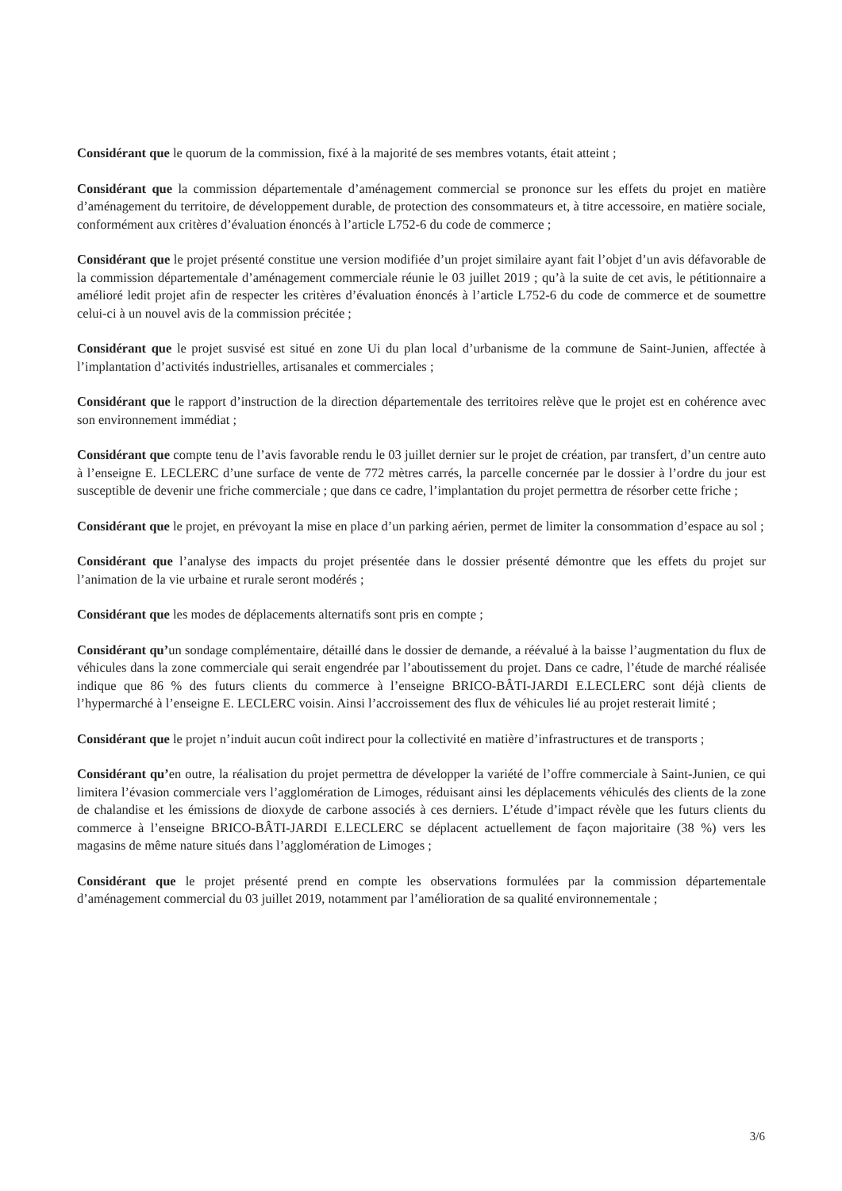Considérant que le quorum de la commission, fixé à la majorité de ses membres votants, était atteint ;
Considérant que la commission départementale d’aménagement commercial se prononce sur les effets du projet en matière d’aménagement du territoire, de développement durable, de protection des consommateurs et, à titre accessoire, en matière sociale, conformément aux critères d’évaluation énoncés à l’article L752-6 du code de commerce ;
Considérant que le projet présenté constitue une version modifiée d’un projet similaire ayant fait l’objet d’un avis défavorable de la commission départementale d’aménagement commerciale réunie le 03 juillet 2019 ; qu’à la suite de cet avis, le pétitionnaire a amélioré ledit projet afin de respecter les critères d’évaluation énoncés à l’article L752-6 du code de commerce et de soumettre celui-ci à un nouvel avis de la commission précitée ;
Considérant que le projet susvisé est situé en zone Ui du plan local d’urbanisme de la commune de Saint-Junien, affectée à l’implantation d’activités industrielles, artisanales et commerciales ;
Considérant que le rapport d’instruction de la direction départementale des territoires relève que le projet est en cohérence avec son environnement immédiat ;
Considérant que compte tenu de l’avis favorable rendu le 03 juillet dernier sur le projet de création, par transfert, d’un centre auto à l’enseigne E. LECLERC d’une surface de vente de 772 mètres carrés, la parcelle concernée par le dossier à l’ordre du jour est susceptible de devenir une friche commerciale ; que dans ce cadre, l’implantation du projet permettra de résorber cette friche ;
Considérant que le projet, en prévoyant la mise en place d’un parking aérien, permet de limiter la consommation d’espace au sol ;
Considérant que l’analyse des impacts du projet présentée dans le dossier présenté démontre que les effets du projet sur l’animation de la vie urbaine et rurale seront modérés ;
Considérant que les modes de déplacements alternatifs sont pris en compte ;
Considérant qu’un sondage complémentaire, détaillé dans le dossier de demande, a réévalué à la baisse l’augmentation du flux de véhicules dans la zone commerciale qui serait engendrée par l’aboutissement du projet. Dans ce cadre, l’étude de marché réalisée indique que 86 % des futurs clients du commerce à l’enseigne BRICO-BÂTI-JARDI E.LECLERC sont déjà clients de l’hypermarché à l’enseigne E. LECLERC voisin. Ainsi l’accroissement des flux de véhicules lié au projet resterait limité ;
Considérant que le projet n’induit aucun coût indirect pour la collectivité en matière d’infrastructures et de transports ;
Considérant qu’en outre, la réalisation du projet permettra de développer la variété de l’offre commerciale à Saint-Junien, ce qui limitera l’évasion commerciale vers l’agglomération de Limoges, réduisant ainsi les déplacements véhiculés des clients de la zone de chalandise et les émissions de dioxyde de carbone associés à ces derniers. L’étude d’impact révèle que les futurs clients du commerce à l’enseigne BRICO-BÂTI-JARDI E.LECLERC se déplacent actuellement de façon majoritaire (38 %) vers les magasins de même nature situés dans l’agglomération de Limoges ;
Considérant que le projet présenté prend en compte les observations formulées par la commission départementale d’aménagement commercial du 03 juillet 2019, notamment par l’amélioration de sa qualité environnementale ;
3/6